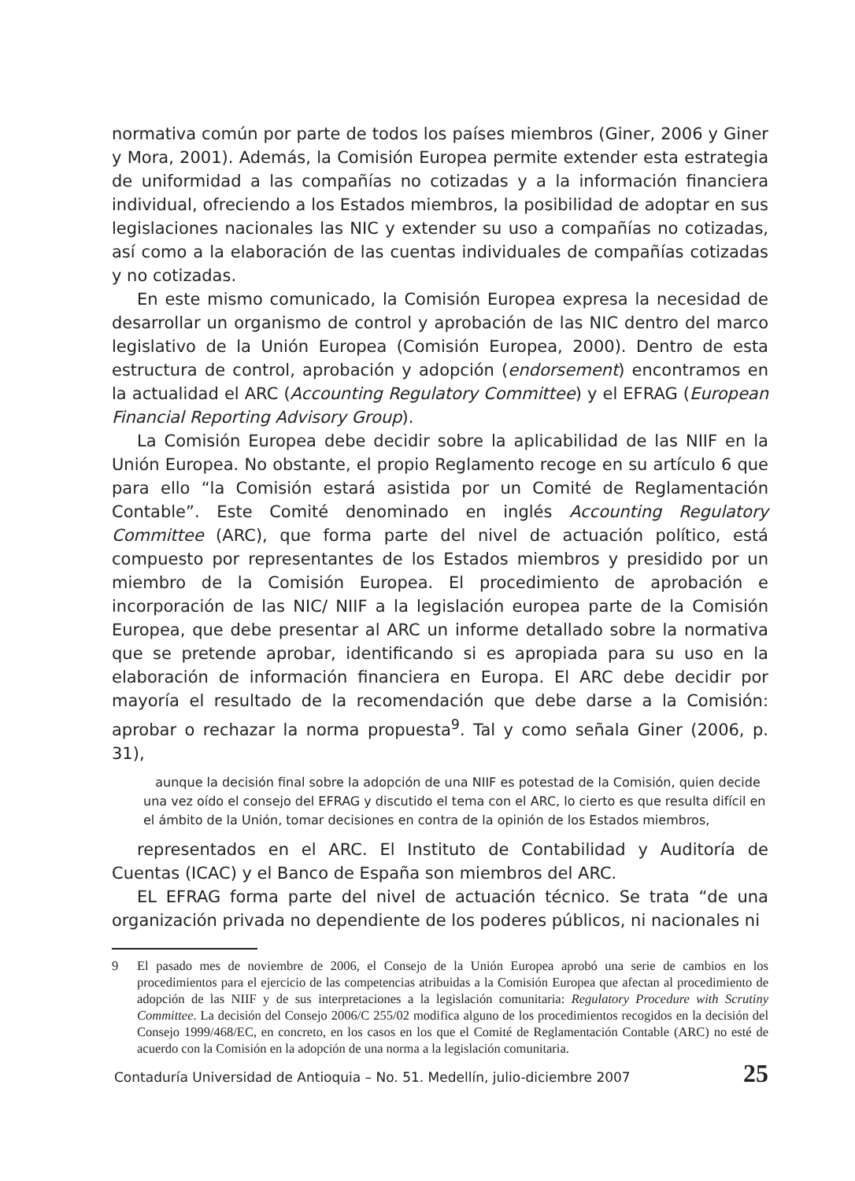normativa común por parte de todos los países miembros (Giner, 2006 y Giner y Mora, 2001). Además, la Comisión Europea permite extender esta estrategia de uniformidad a las compañías no cotizadas y a la información financiera individual, ofreciendo a los Estados miembros, la posibilidad de adoptar en sus legislaciones nacionales las NIC y extender su uso a compañías no cotizadas, así como a la elaboración de las cuentas individuales de compañías cotizadas y no cotizadas.
En este mismo comunicado, la Comisión Europea expresa la necesidad de desarrollar un organismo de control y aprobación de las NIC dentro del marco legislativo de la Unión Europea (Comisión Europea, 2000). Dentro de esta estructura de control, aprobación y adopción (endorsement) encontramos en la actualidad el ARC (Accounting Regulatory Committee) y el EFRAG (European Financial Reporting Advisory Group).
La Comisión Europea debe decidir sobre la aplicabilidad de las NIIF en la Unión Europea. No obstante, el propio Reglamento recoge en su artículo 6 que para ello “la Comisión estará asistida por un Comité de Reglamentación Contable”. Este Comité denominado en inglés Accounting Regulatory Committee (ARC), que forma parte del nivel de actuación político, está compuesto por representantes de los Estados miembros y presidido por un miembro de la Comisión Europea. El procedimiento de aprobación e incorporación de las NIC/ NIIF a la legislación europea parte de la Comisión Europea, que debe presentar al ARC un informe detallado sobre la normativa que se pretende aprobar, identificando si es apropiada para su uso en la elaboración de información financiera en Europa. El ARC debe decidir por mayoría el resultado de la recomendación que debe darse a la Comisión: aprobar o rechazar la norma propuesta<sup>9</sup>. Tal y como señala Giner (2006, p. 31),
aunque la decisión final sobre la adopción de una NIIF es potestad de la Comisión, quien decide una vez oído el consejo del EFRAG y discutido el tema con el ARC, lo cierto es que resulta difícil en el ámbito de la Unión, tomar decisiones en contra de la opinión de los Estados miembros,
representados en el ARC. El Instituto de Contabilidad y Auditoría de Cuentas (ICAC) y el Banco de España son miembros del ARC.
EL EFRAG forma parte del nivel de actuación técnico. Se trata “de una organización privada no dependiente de los poderes públicos, ni nacionales ni
9 El pasado mes de noviembre de 2006, el Consejo de la Unión Europea aprobó una serie de cambios en los procedimientos para el ejercicio de las competencias atribuidas a la Comisión Europea que afectan al procedimiento de adopción de las NIIF y de sus interpretaciones a la legislación comunitaria: Regulatory Procedure with Scrutiny Committee. La decisión del Consejo 2006/C 255/02 modifica alguno de los procedimientos recogidos en la decisión del Consejo 1999/468/EC, en concreto, en los casos en los que el Comité de Reglamentación Contable (ARC) no esté de acuerdo con la Comisión en la adopción de una norma a la legislación comunitaria.
Contaduría Universidad de Antioquia – No. 51. Medellín, julio-diciembre 2007 25